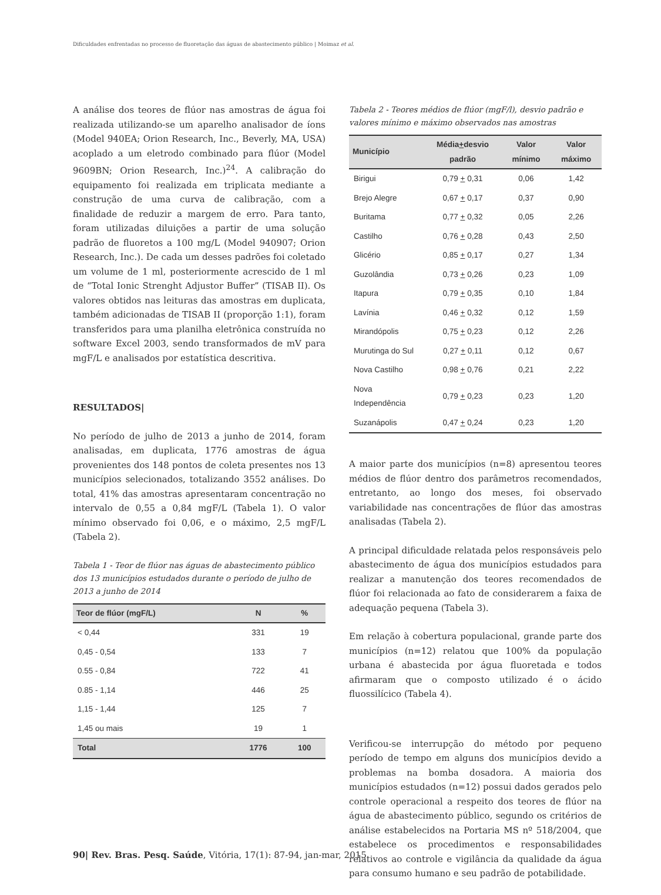Dificuldades enfrentadas no processo de fluoretação das águas de abastecimento público | Moimaz et al.
A análise dos teores de flúor nas amostras de água foi realizada utilizando-se um aparelho analisador de íons (Model 940EA; Orion Research, Inc., Beverly, MA, USA) acoplado a um eletrodo combinado para flúor (Model 9609BN; Orion Research, Inc.)<sup>24</sup>. A calibração do equipamento foi realizada em triplicata mediante a construção de uma curva de calibração, com a finalidade de reduzir a margem de erro. Para tanto, foram utilizadas diluições a partir de uma solução padrão de fluoretos a 100 mg/L (Model 940907; Orion Research, Inc.). De cada um desses padrões foi coletado um volume de 1 ml, posteriormente acrescido de 1 ml de “Total Ionic Strenght Adjustor Buffer” (TISAB II). Os valores obtidos nas leituras das amostras em duplicata, também adicionadas de TISAB II (proporção 1:1), foram transferidos para uma planilha eletrônica construída no software Excel 2003, sendo transformados de mV para mgF/L e analisados por estatística descritiva.
RESULTADOS|
No período de julho de 2013 a junho de 2014, foram analisadas, em duplicata, 1776 amostras de água provenientes dos 148 pontos de coleta presentes nos 13 municípios selecionados, totalizando 3552 análises. Do total, 41% das amostras apresentaram concentração no intervalo de 0,55 a 0,84 mgF/L (Tabela 1). O valor mínimo observado foi 0,06, e o máximo, 2,5 mgF/L (Tabela 2).
Tabela 1 - Teor de flúor nas águas de abastecimento público dos 13 municípios estudados durante o período de julho de 2013 a junho de 2014
| Teor de flúor (mgF/L) | N | % |
| --- | --- | --- |
| < 0,44 | 331 | 19 |
| 0,45 - 0,54 | 133 | 7 |
| 0.55 - 0,84 | 722 | 41 |
| 0.85 - 1,14 | 446 | 25 |
| 1,15 - 1,44 | 125 | 7 |
| 1,45 ou mais | 19 | 1 |
| Total | 1776 | 100 |
Tabela 2 - Teores médios de flúor (mgF/l), desvio padrão e valores mínimo e máximo observados nas amostras
| Município | Média + desvio padrão | Valor mínimo | Valor máximo |
| --- | --- | --- | --- |
| Birigui | 0,79 + 0,31 | 0,06 | 1,42 |
| Brejo Alegre | 0,67 + 0,17 | 0,37 | 0,90 |
| Buritama | 0,77 + 0,32 | 0,05 | 2,26 |
| Castilho | 0,76 + 0,28 | 0,43 | 2,50 |
| Glicério | 0,85 + 0,17 | 0,27 | 1,34 |
| Guzolândia | 0,73 + 0,26 | 0,23 | 1,09 |
| Itapura | 0,79 + 0,35 | 0,10 | 1,84 |
| Lavínia | 0,46 + 0,32 | 0,12 | 1,59 |
| Mirandópolis | 0,75 + 0,23 | 0,12 | 2,26 |
| Murutinga do Sul | 0,27 + 0,11 | 0,12 | 0,67 |
| Nova Castilho | 0,98 + 0,76 | 0,21 | 2,22 |
| Nova Independência | 0,79 + 0,23 | 0,23 | 1,20 |
| Suzanápolis | 0,47 + 0,24 | 0,23 | 1,20 |
A maior parte dos municípios (n=8) apresentou teores médios de flúor dentro dos parâmetros recomendados, entretanto, ao longo dos meses, foi observado variabilidade nas concentrações de flúor das amostras analisadas (Tabela 2).
A principal dificuldade relatada pelos responsáveis pelo abastecimento de água dos municípios estudados para realizar a manutenção dos teores recomendados de flúor foi relacionada ao fato de considerarem a faixa de adequação pequena (Tabela 3).
Em relação à cobertura populacional, grande parte dos municípios (n=12) relatou que 100% da população urbana é abastecida por água fluoretada e todos afirmaram que o composto utilizado é o ácido fluossilícico (Tabela 4).
Verificou-se interrupção do método por pequeno período de tempo em alguns dos municípios devido a problemas na bomba dosadora. A maioria dos municípios estudados (n=12) possui dados gerados pelo controle operacional a respeito dos teores de flúor na água de abastecimento público, segundo os critérios de análise estabelecidos na Portaria MS nº 518/2004, que estabelece os procedimentos e responsabilidades relativos ao controle e vigilância da qualidade da água para consumo humano e seu padrão de potabilidade.
90| Rev. Bras. Pesq. Saúde, Vitória, 17(1): 87-94, jan-mar, 2015